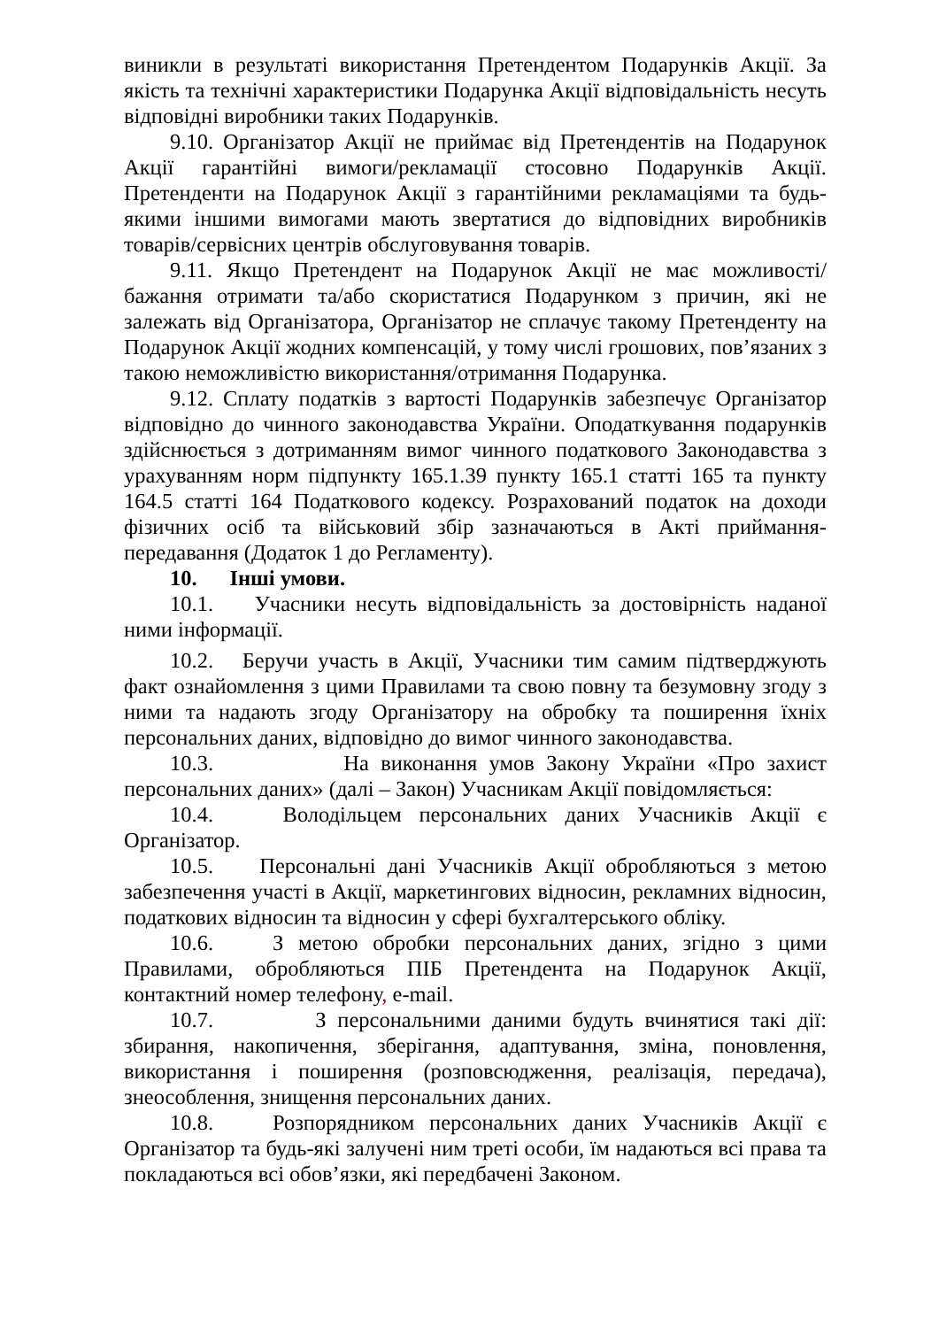виникли в результаті використання Претендентом Подарунків Акції. За якість та технічні характеристики Подарунка Акції відповідальність несуть відповідні виробники таких Подарунків.
9.10. Організатор Акції не приймає від Претендентів на Подарунок Акції гарантійні вимоги/рекламації стосовно Подарунків Акції. Претенденти на Подарунок Акції з гарантійними рекламаціями та будь-якими іншими вимогами мають звертатися до відповідних виробників товарів/сервісних центрів обслуговування товарів.
9.11. Якщо Претендент на Подарунок Акції не має можливості/бажання отримати та/або скористатися Подарунком з причин, які не залежать від Організатора, Організатор не сплачує такому Претенденту на Подарунок Акції жодних компенсацій, у тому числі грошових, пов’язаних з такою неможливістю використання/отримання Подарунка.
9.12. Сплату податків з вартості Подарунків забезпечує Організатор відповідно до чинного законодавства України. Оподаткування подарунків здійснюється з дотриманням вимог чинного податкового Законодавства з урахуванням норм підпункту 165.1.39 пункту 165.1 статті 165 та пункту 164.5 статті 164 Податкового кодексу. Розрахований податок на доходи фізичних осіб та військовий збір зазначаються в Акті приймання- передавання (Додаток 1 до Регламенту).
10. Інші умови.
10.1. Учасники несуть відповідальність за достовірність наданої ними інформації.
10.2. Беручи участь в Акції, Учасники тим самим підтверджують факт ознайомлення з цими Правилами та свою повну та безумовну згоду з ними та надають згоду Організатору на обробку та поширення їхніх персональних даних, відповідно до вимог чинного законодавства.
10.3. На виконання умов Закону України «Про захист персональних даних» (далі – Закон) Учасникам Акції повідомляється:
10.4. Володільцем персональних даних Учасників Акції є Організатор.
10.5. Персональні дані Учасників Акції обробляються з метою забезпечення участі в Акції, маркетингових відносин, рекламних відносин, податкових відносин та відносин у сфері бухгалтерського обліку.
10.6. З метою обробки персональних даних, згідно з цими Правилами, обробляються ПІБ Претендента на Подарунок Акції, контактний номер телефону, e-mail.
10.7. З персональними даними будуть вчинятися такі дії: збирання, накопичення, зберігання, адаптування, зміна, поновлення, використання і поширення (розповсюдження, реалізація, передача), знеособлення, знищення персональних даних.
10.8. Розпорядником персональних даних Учасників Акції є Організатор та будь-які залучені ним треті особи, їм надаються всі права та покладаються всі обов’язки, які передбачені Законом.